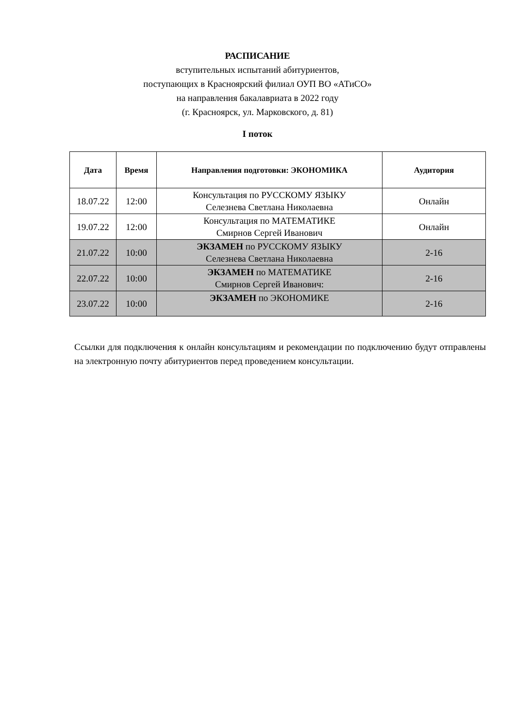РАСПИСАНИЕ
вступительных испытаний абитуриентов,
поступающих в Красноярский филиал ОУП ВО «АТиСО»
на направления бакалавриата в 2022 году
(г. Красноярск, ул. Марковского, д. 81)
I поток
| Дата | Время | Направления подготовки: ЭКОНОМИКА | Аудитория |
| --- | --- | --- | --- |
| 18.07.22 | 12:00 | Консультация по РУССКОМУ ЯЗЫКУ Селезнева Светлана Николаевна | Онлайн |
| 19.07.22 | 12:00 | Консультация по МАТЕМАТИКЕ Смирнов Сергей Иванович | Онлайн |
| 21.07.22 | 10:00 | ЭКЗАМЕН по РУССКОМУ ЯЗЫКУ Селезнева Светлана Николаевна | 2-16 |
| 22.07.22 | 10:00 | ЭКЗАМЕН по МАТЕМАТИКЕ Смирнов Сергей Иванович: | 2-16 |
| 23.07.22 | 10:00 | ЭКЗАМЕН по ЭКОНОМИКЕ | 2-16 |
Ссылки для подключения к онлайн консультациям и рекомендации по подключению будут отправлены на электронную почту абитуриентов перед проведением консультации.